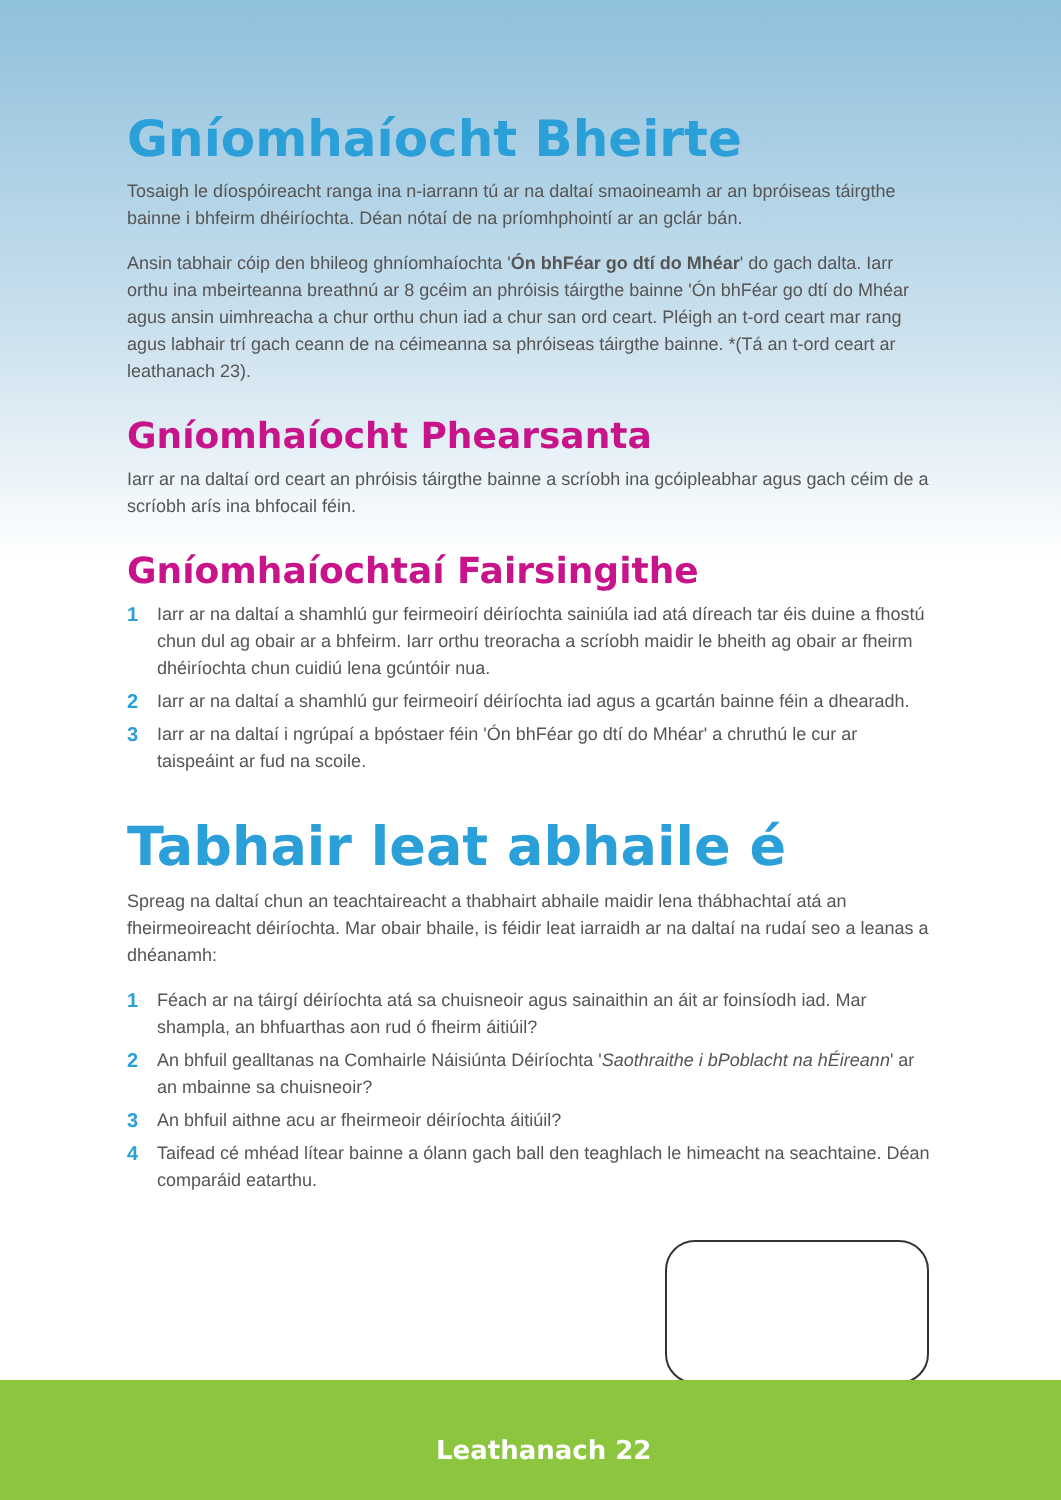Gníomhaíocht Bheirte
Tosaigh le díospóireacht ranga ina n-iarrann tú ar na daltaí smaoineamh ar an bpróiseas táirgthe bainne i bhfeirm dhéiríochta. Déan nótaí de na príomhphointí ar an gclár bán.
Ansin tabhair cóip den bhileog ghníomhaíochta 'Ón bhFéar go dtí do Mhéar' do gach dalta. Iarr orthu ina mbeirteanna breathnú ar 8 gcéim an phróisis táirgthe bainne 'Ón bhFéar go dtí do Mhéar agus ansin uimhreacha a chur orthu chun iad a chur san ord ceart. Pléigh an t-ord ceart mar rang agus labhair trí gach ceann de na céimeanna sa phróiseas táirgthe bainne. *(Tá an t-ord ceart ar leathanach 23).
Gníomhaíocht Phearsanta
Iarr ar na daltaí ord ceart an phróisis táirgthe bainne a scríobh ina gcóipleabhar agus gach céim de a scríobh arís ina bhfocail féin.
Gníomhaíochtaí Fairsingithe
1 Iarr ar na daltaí a shamhlú gur feirmeoirí déiríochta sainiúla iad atá díreach tar éis duine a fhostú chun dul ag obair ar a bhfeirm. Iarr orthu treoracha a scríobh maidir le bheith ag obair ar fheirm dhéiríochta chun cuidiú lena gcúntóir nua.
2 Iarr ar na daltaí a shamhlú gur feirmeoirí déiríochta iad agus a gcartán bainne féin a dhearadh.
3 Iarr ar na daltaí i ngrúpaí a bpóstaer féin 'Ón bhFéar go dtí do Mhéar' a chruthú le cur ar taispeáint ar fud na scoile.
Tabhair leat abhaile é
Spreag na daltaí chun an teachtaireacht a thabhairt abhaile maidir lena thábhachtaí atá an fheirmeoireacht déiríochta. Mar obair bhaile, is féidir leat iarraidh ar na daltaí na rudaí seo a leanas a dhéanamh:
1 Féach ar na táirgí déiríochta atá sa chuisneoir agus sainaithin an áit ar foinsíodh iad. Mar shampla, an bhfuarthas aon rud ó fheirm áitiúil?
2 An bhfuil gealltanas na Comhairle Náisiúnta Déiríochta 'Saothraithe i bPoblacht na hÉireann' ar an mbainne sa chuisneoir?
3 An bhfuil aithne acu ar fheirmeoir déiríochta áitiúil?
4 Taifead cé mhéad lítear bainne a ólann gach ball den teaghlach le himeacht na seachtaine. Déan comparáid eatarthu.
Leathanach 22